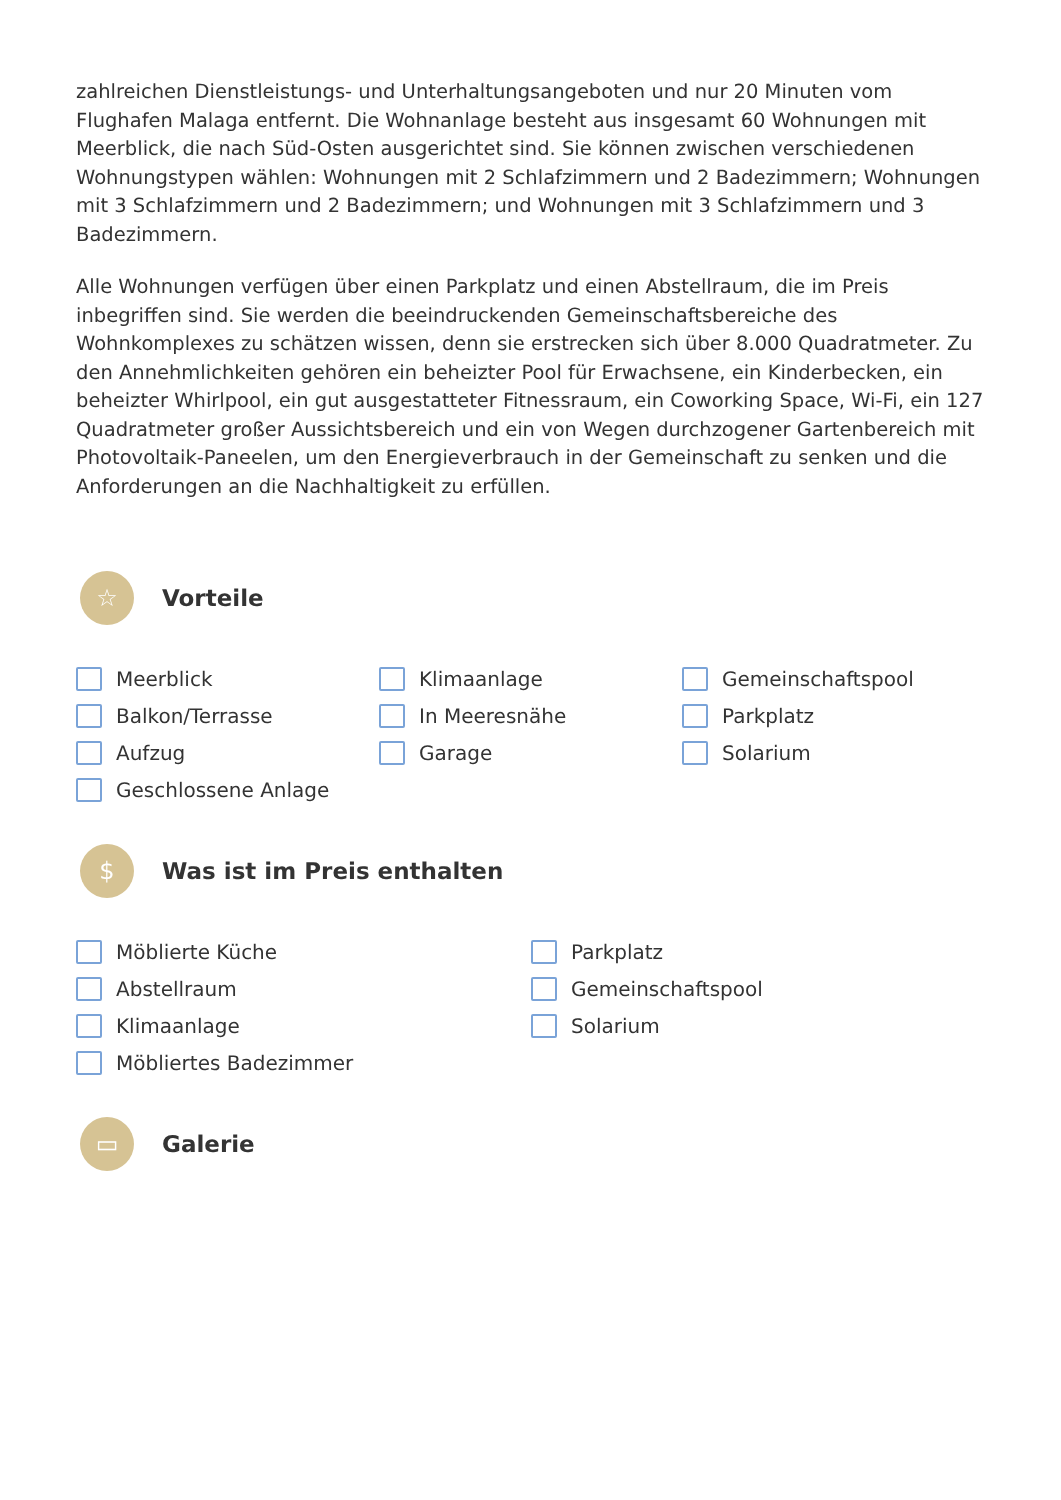zahlreichen Dienstleistungs- und Unterhaltungsangeboten und nur 20 Minuten vom Flughafen Malaga entfernt. Die Wohnanlage besteht aus insgesamt 60 Wohnungen mit Meerblick, die nach Süd-Osten ausgerichtet sind. Sie können zwischen verschiedenen Wohnungstypen wählen: Wohnungen mit 2 Schlafzimmern und 2 Badezimmern; Wohnungen mit 3 Schlafzimmern und 2 Badezimmern; und Wohnungen mit 3 Schlafzimmern und 3 Badezimmern.
Alle Wohnungen verfügen über einen Parkplatz und einen Abstellraum, die im Preis inbegriffen sind. Sie werden die beeindruckenden Gemeinschaftsbereiche des Wohnkomplexes zu schätzen wissen, denn sie erstrecken sich über 8.000 Quadratmeter. Zu den Annehmlichkeiten gehören ein beheizter Pool für Erwachsene, ein Kinderbecken, ein beheizter Whirlpool, ein gut ausgestatteter Fitnessraum, ein Coworking Space, Wi-Fi, ein 127 Quadratmeter großer Aussichtsbereich und ein von Wegen durchzogener Gartenbereich mit Photovoltaik-Paneelen, um den Energieverbrauch in der Gemeinschaft zu senken und die Anforderungen an die Nachhaltigkeit zu erfüllen.
☆
Vorteile
Meerblick
Klimaanlage
Gemeinschaftspool
Balkon/Terrasse
In Meeresnähe
Parkplatz
Aufzug
Garage
Solarium
Geschlossene Anlage
$
Was ist im Preis enthalten
Möblierte Küche
Parkplatz
Abstellraum
Gemeinschaftspool
Klimaanlage
Solarium
Möbliertes Badezimmer
▭
Galerie